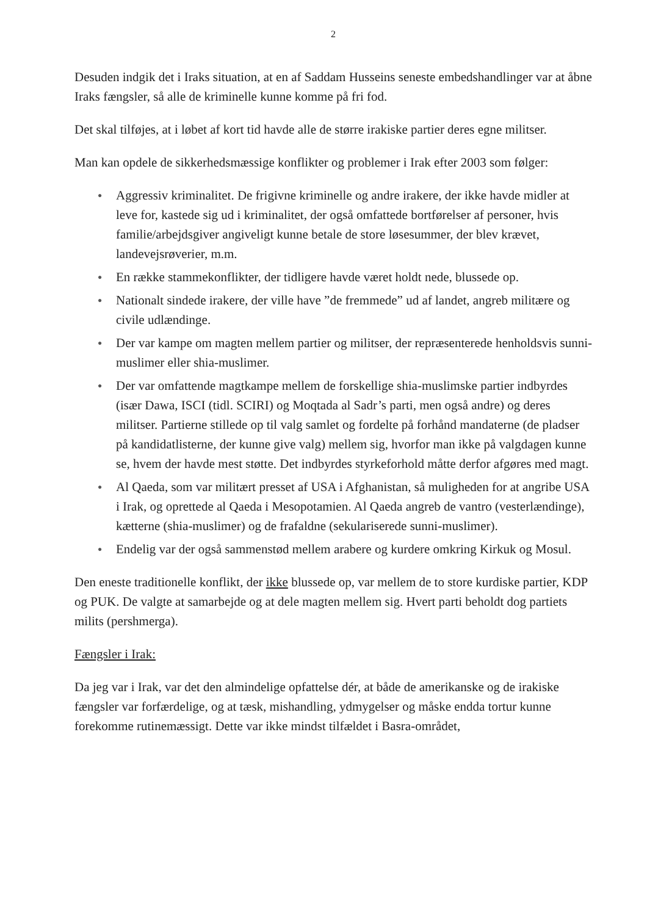2
Desuden indgik det i Iraks situation, at en af Saddam Husseins seneste embedshandlinger var at åbne Iraks fængsler, så alle de kriminelle kunne komme på fri fod.
Det skal tilføjes, at i løbet af kort tid havde alle de større irakiske partier deres egne militser.
Man kan opdele de sikkerhedsmæssige konflikter og problemer i Irak efter 2003 som følger:
● Aggressiv kriminalitet. De frigivne kriminelle og andre irakere, der ikke havde midler at leve for, kastede sig ud i kriminalitet, der også omfattede bortførelser af personer, hvis familie/arbejdsgiver angiveligt kunne betale de store løsesummer, der blev krævet, landevejsrøverier, m.m.
● En række stammekonflikter, der tidligere havde været holdt nede, blussede op.
● Nationalt sindede irakere, der ville have ”de fremmede” ud af landet, angreb militære og civile udlændinge.
● Der var kampe om magten mellem partier og militser, der repræsenterede henholdsvis sunni-muslimer eller shia-muslimer.
● Der var omfattende magtkampe mellem de forskellige shia-muslimske partier indbyrdes (især Dawa, ISCI (tidl. SCIRI) og Moqtada al Sadr’s parti, men også andre) og deres militser. Partierne stillede op til valg samlet og fordelte på forhånd mandaterne (de pladser på kandidatlisterne, der kunne give valg) mellem sig, hvorfor man ikke på valgdagen kunne se, hvem der havde mest støtte. Det indbyrdes styrkeforhold måtte derfor afgøres med magt.
● Al Qaeda, som var militært presset af USA i Afghanistan, så muligheden for at angribe USA i Irak, og oprettede al Qaeda i Mesopotamien. Al Qaeda angreb de vantro (vesterlændinge), kætterne (shia-muslimer) og de frafaldne (sekulariserede sunni-muslimer).
● Endelig var der også sammenstød mellem arabere og kurdere omkring Kirkuk og Mosul.
Den eneste traditionelle konflikt, der ikke blussede op, var mellem de to store kurdiske partier, KDP og PUK. De valgte at samarbejde og at dele magten mellem sig. Hvert parti beholdt dog partiets milits (pershmerga).
Fængsler i Irak:
Da jeg var i Irak, var det den almindelige opfattelse dér, at både de amerikanske og de irakiske fængsler var forfærdelige, og at tæsk, mishandling, ydmygelser og måske endda tortur kunne forekomme rutinemæssigt. Dette var ikke mindst tilfældet i Basra-området,